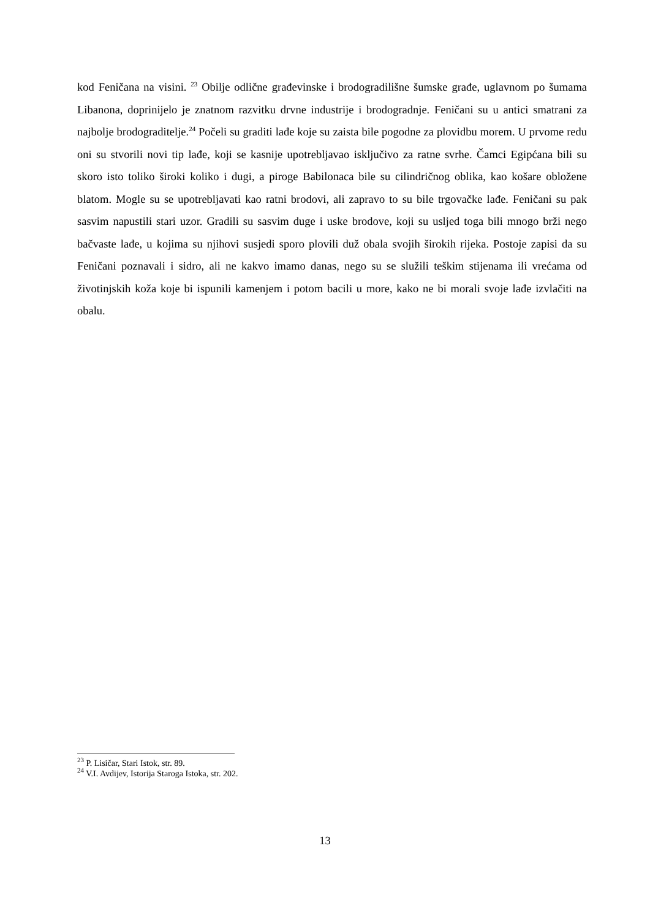kod Feničana na visini. <sup>23</sup> Obilje odlične građevinske i brodogradilišne šumske građe, uglavnom po šumama Libanona, doprinijelo je znatnom razvitku drvne industrije i brodogradnje. Feničani su u antici smatrani za najbolje brodograditelje.<sup>24</sup> Počeli su graditi lađe koje su zaista bile pogodne za plovidbu morem. U prvome redu oni su stvorili novi tip lađe, koji se kasnije upotrebljavao isključivo za ratne svrhe. Čamci Egipćana bili su skoro isto toliko široki koliko i dugi, a piroge Babilonaca bile su cilindričnog oblika, kao košare obložene blatom. Mogle su se upotrebljavati kao ratni brodovi, ali zapravo to su bile trgovačke lađe. Feničani su pak sasvim napustili stari uzor. Gradili su sasvim duge i uske brodove, koji su usljed toga bili mnogo brži nego bačvaste lađe, u kojima su njihovi susjedi sporo plovili duž obala svojih širokih rijeka. Postoje zapisi da su Feničani poznavali i sidro, ali ne kakvo imamo danas, nego su se služili teškim stijenama ili vrećama od životinjskih koža koje bi ispunili kamenjem i potom bacili u more, kako ne bi morali svoje lađe izvlačiti na obalu.
<sup>23</sup> P. Lisičar, Stari Istok, str. 89.
<sup>24</sup> V.I. Avdijev, Istorija Staroga Istoka, str. 202.
13